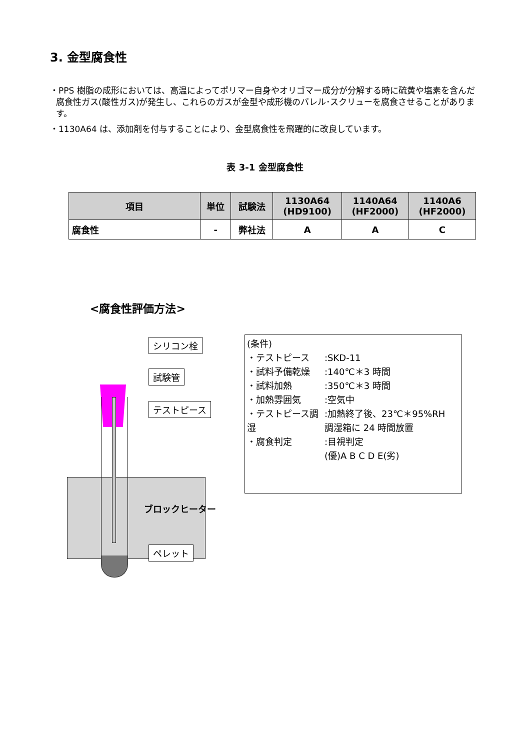3. 金型腐食性
・PPS 樹脂の成形においては、高温によってポリマー自身やオリゴマー成分が分解する時に硫黄や塩素を含んだ腐食性ガス(酸性ガス)が発生し、これらのガスが金型や成形機のバレル･スクリューを腐食させることがあります。
・1130A64 は、添加剤を付与することにより、金型腐食性を飛躍的に改良しています。
表 3-1 金型腐食性
| 項目 | 単位 | 試験法 | 1130A64 (HD9100) | 1140A64 (HF2000) | 1140A6 (HF2000) |
| --- | --- | --- | --- | --- | --- |
| 腐食性 | - | 弊社法 | A | A | C |
<腐食性評価方法>
シリコン栓
試験管
テストピース
ブロックヒーター
ペレット
(条件)
・テストピース:SKD-11
・試料予備乾燥:140℃＊3 時間
・試料加熱:350℃＊3 時間
・加熱雰囲気:空気中
・テストピース調湿:加熱終了後、23℃＊95%RH
調湿箱に 24 時間放置
・腐食判定:目視判定
(優)A B C D E(劣)